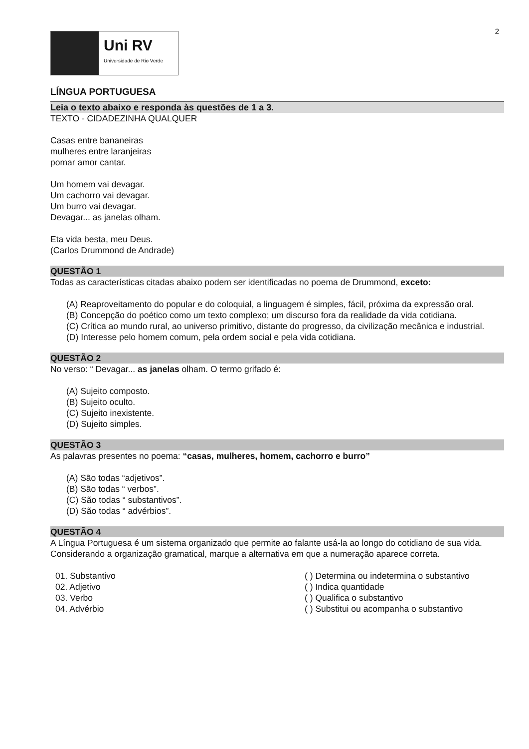2
Uni RV
Universidade de Rio Verde
LÍNGUA PORTUGUESA
Leia o texto abaixo e responda às questões de 1 a 3.
TEXTO - CIDADEZINHA QUALQUER
Casas entre bananeiras
mulheres entre laranjeiras
pomar amor cantar.
Um homem vai devagar.
Um cachorro vai devagar.
Um burro vai devagar.
Devagar... as janelas olham.
Eta vida besta, meu Deus.
(Carlos Drummond de Andrade)
QUESTÃO 1
Todas as características citadas abaixo podem ser identificadas no poema de Drummond, exceto:
(A) Reaproveitamento do popular e do coloquial, a linguagem é simples, fácil, próxima da expressão oral.
(B) Concepção do poético como um texto complexo; um discurso fora da realidade da vida cotidiana.
(C) Crítica ao mundo rural, ao universo primitivo, distante do progresso, da civilização mecânica e industrial.
(D) Interesse pelo homem comum, pela ordem social e pela vida cotidiana.
QUESTÃO 2
No verso: “ Devagar... as janelas olham. O termo grifado é:
(A) Sujeito composto.
(B) Sujeito oculto.
(C) Sujeito inexistente.
(D) Sujeito simples.
QUESTÃO 3
As palavras presentes no poema: “casas, mulheres, homem, cachorro e burro”
(A) São todas “adjetivos”.
(B) São todas “ verbos”.
(C) São todas “ substantivos”.
(D) São todas “ advérbios”.
QUESTÃO 4
A Língua Portuguesa é um sistema organizado que permite ao falante usá-la ao longo do cotidiano de sua vida. Considerando a organização gramatical, marque a alternativa em que a numeração aparece correta.
01. Substantivo
02. Adjetivo
03. Verbo
04. Advérbio
( ) Determina ou indetermina o substantivo
( ) Indica quantidade
( ) Qualifica o substantivo
( ) Substitui ou acompanha o substantivo